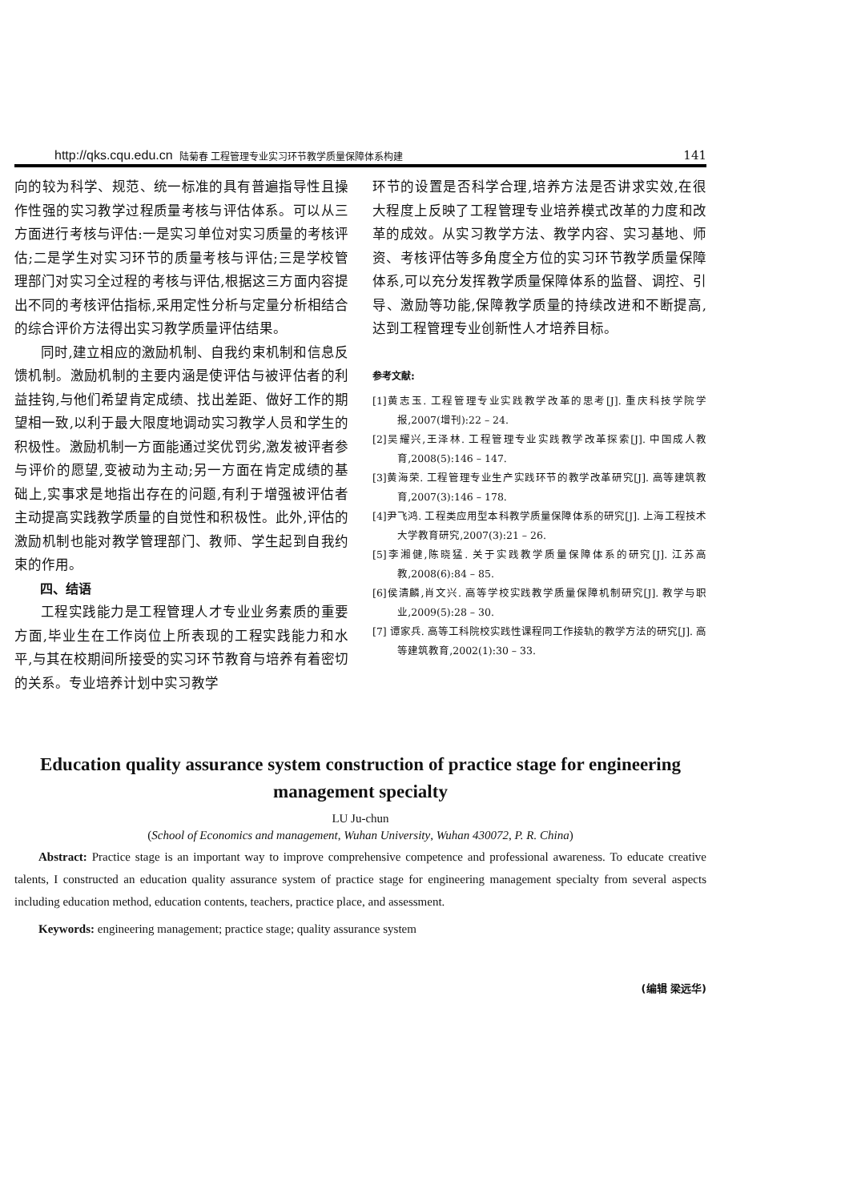http://qks.cqu.edu.cn 陆菊春 工程管理专业实习环节教学质量保障体系构建 141
向的较为科学、规范、统一标准的具有普遍指导性且操作性强的实习教学过程质量考核与评估体系。可以从三方面进行考核与评估:一是实习单位对实习质量的考核评估;二是学生对实习环节的质量考核与评估;三是学校管理部门对实习全过程的考核与评估,根据这三方面内容提出不同的考核评估指标,采用定性分析与定量分析相结合的综合评价方法得出实习教学质量评估结果。
同时,建立相应的激励机制、自我约束机制和信息反馈机制。激励机制的主要内涵是使评估与被评估者的利益挂钩,与他们希望肯定成绩、找出差距、做好工作的期望相一致,以利于最大限度地调动实习教学人员和学生的积极性。激励机制一方面能通过奖优罚劣,激发被评者参与评价的愿望,变被动为主动;另一方面在肯定成绩的基础上,实事求是地指出存在的问题,有利于增强被评估者主动提高实践教学质量的自觉性和积极性。此外,评估的激励机制也能对教学管理部门、教师、学生起到自我约束的作用。
四、结语
工程实践能力是工程管理人才专业业务素质的重要方面,毕业生在工作岗位上所表现的工程实践能力和水平,与其在校期间所接受的实习环节教育与培养有着密切的关系。专业培养计划中实习教学
环节的设置是否科学合理,培养方法是否讲求实效,在很大程度上反映了工程管理专业培养模式改革的力度和改革的成效。从实习教学方法、教学内容、实习基地、师资、考核评估等多角度全方位的实习环节教学质量保障体系,可以充分发挥教学质量保障体系的监督、调控、引导、激励等功能,保障教学质量的持续改进和不断提高,达到工程管理专业创新性人才培养目标。
参考文献:
[1]黄志玉. 工程管理专业实践教学改革的思考[J]. 重庆科技学院学报,2007(增刊):22 – 24.
[2]吴耀兴,王泽林. 工程管理专业实践教学改革探索[J]. 中国成人教育,2008(5):146 – 147.
[3]黄海荣. 工程管理专业生产实践环节的教学改革研究[J]. 高等建筑教育,2007(3):146 – 178.
[4]尹飞鸿. 工程类应用型本科教学质量保障体系的研究[J]. 上海工程技术大学教育研究,2007(3):21 – 26.
[5]李湘健,陈晓猛. 关于实践教学质量保障体系的研究[J]. 江苏高教,2008(6):84 – 85.
[6]侯清麟,肖文兴. 高等学校实践教学质量保障机制研究[J]. 教学与职业,2009(5):28 – 30.
[7] 谭家兵. 高等工科院校实践性课程同工作接轨的教学方法的研究[J]. 高等建筑教育,2002(1):30 – 33.
Education quality assurance system construction of practice stage for engineering management specialty
LU Ju-chun
(School of Economics and management, Wuhan University, Wuhan 430072, P. R. China)
Abstract: Practice stage is an important way to improve comprehensive competence and professional awareness. To educate creative talents, I constructed an education quality assurance system of practice stage for engineering management specialty from several aspects including education method, education contents, teachers, practice place, and assessment.
Keywords: engineering management; practice stage; quality assurance system
(编辑 梁远华)